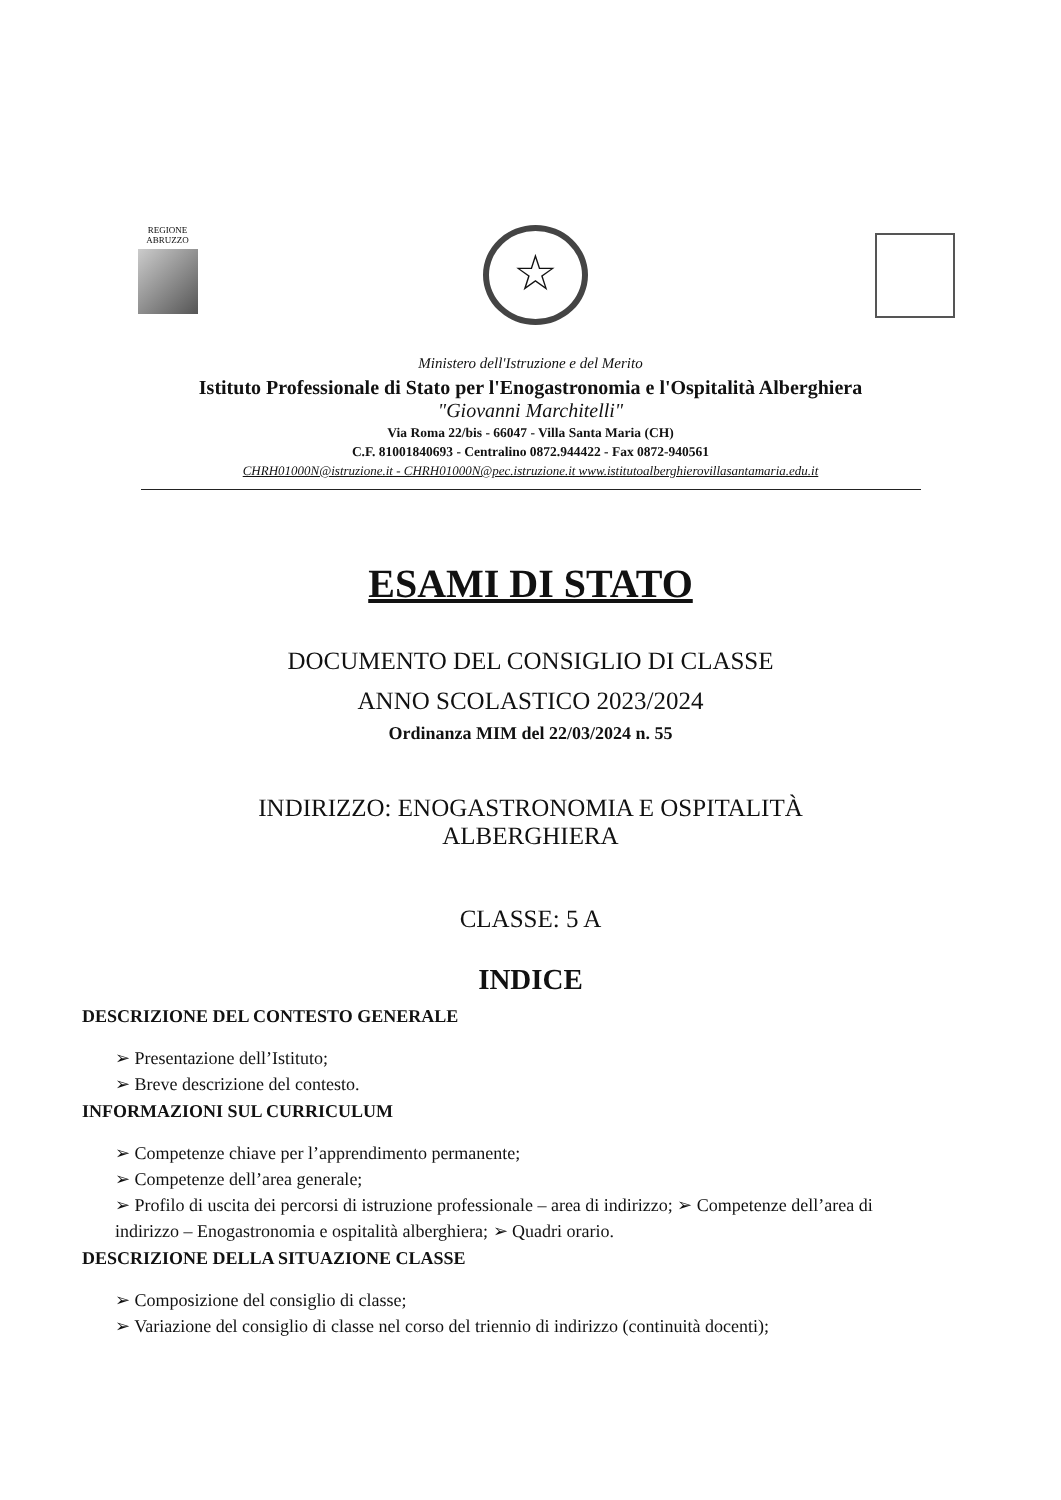REGIONE
ABRUZZO
☆
Ministero dell'Istruzione e del Merito
Istituto Professionale di Stato per l'Enogastronomia e l'Ospitalità Alberghiera
"Giovanni Marchitelli"
Via Roma 22/bis - 66047 - Villa Santa Maria (CH)
C.F. 81001840693 - Centralino 0872.944422 - Fax 0872-940561
CHRH01000N@istruzione.it - CHRH01000N@pec.istruzione.it www.istitutoalberghierovillasantamaria.edu.it
ESAMI DI STATO
DOCUMENTO DEL CONSIGLIO DI CLASSE
ANNO SCOLASTICO 2023/2024
Ordinanza MIM del 22/03/2024 n. 55
INDIRIZZO: ENOGASTRONOMIA E OSPITALITÀ
ALBERGHIERA
CLASSE: 5 A
INDICE
DESCRIZIONE DEL CONTESTO GENERALE
➢ Presentazione dell’Istituto;
➢ Breve descrizione del contesto.
INFORMAZIONI SUL CURRICULUM
➢ Competenze chiave per l’apprendimento permanente;
➢ Competenze dell’area generale;
➢ Profilo di uscita dei percorsi di istruzione professionale – area di indirizzo; ➢ Competenze dell’area di indirizzo – Enogastronomia e ospitalità alberghiera; ➢ Quadri orario.
DESCRIZIONE DELLA SITUAZIONE CLASSE
➢ Composizione del consiglio di classe;
➢ Variazione del consiglio di classe nel corso del triennio di indirizzo (continuità docenti);